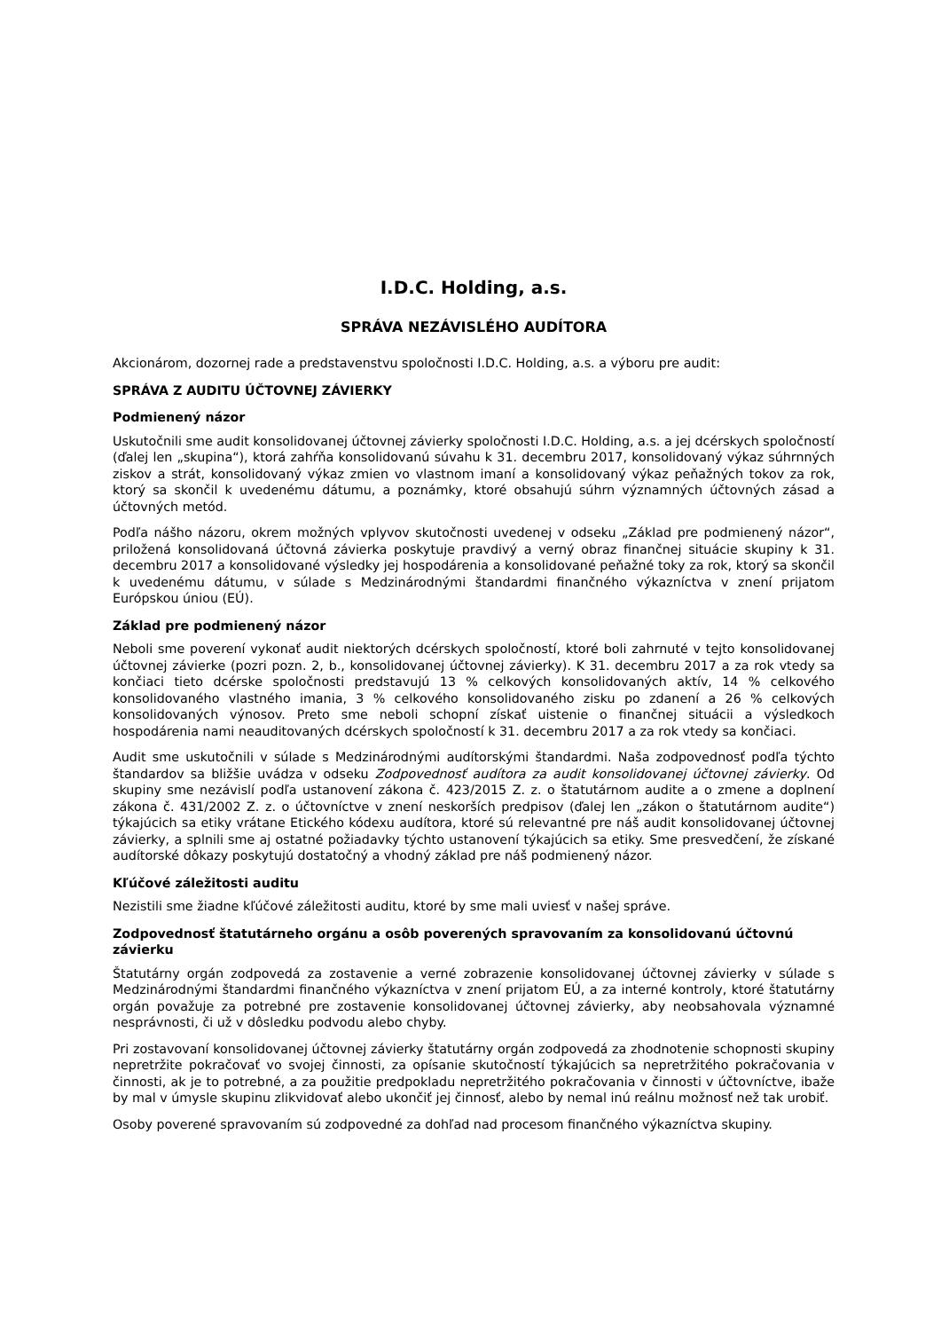I.D.C. Holding, a.s.
SPRÁVA NEZÁVISLÉHO AUDÍTORA
Akcionárom, dozornej rade a predstavenstvu spoločnosti I.D.C. Holding, a.s. a výboru pre audit:
SPRÁVA Z AUDITU ÚČTOVNEJ ZÁVIERKY
Podmienený názor
Uskutočnili sme audit konsolidovanej účtovnej závierky spoločnosti I.D.C. Holding, a.s. a jej dcérskych spoločností (ďalej len „skupina“), ktorá zahŕňa konsolidovanú súvahu k 31. decembru 2017, konsolidovaný výkaz súhrnných ziskov a strát, konsolidovaný výkaz zmien vo vlastnom imaní a konsolidovaný výkaz peňažných tokov za rok, ktorý sa skončil k uvedenému dátumu, a poznámky, ktoré obsahujú súhrn významných účtovných zásad a účtovných metód.
Podľa nášho názoru, okrem možných vplyvov skutočnosti uvedenej v odseku „Základ pre podmienený názor“, priložená konsolidovaná účtovná závierka poskytuje pravdivý a verný obraz finančnej situácie skupiny k 31. decembru 2017 a konsolidované výsledky jej hospodárenia a konsolidované peňažné toky za rok, ktorý sa skončil k uvedenému dátumu, v súlade s Medzinárodnými štandardmi finančného výkazníctva v znení prijatom Európskou úniou (EÚ).
Základ pre podmienený názor
Neboli sme poverení vykonať audit niektorých dcérskych spoločností, ktoré boli zahrnuté v tejto konsolidovanej účtovnej závierke (pozri pozn. 2, b., konsolidovanej účtovnej závierky). K 31. decembru 2017 a za rok vtedy sa končiaci tieto dcérske spoločnosti predstavujú 13 % celkových konsolidovaných aktív, 14 % celkového konsolidovaného vlastného imania, 3 % celkového konsolidovaného zisku po zdanení a 26 % celkových konsolidovaných výnosov. Preto sme neboli schopní získať uistenie o finančnej situácii a výsledkoch hospodárenia nami neauditovaných dcérskych spoločností k 31. decembru 2017 a za rok vtedy sa končiaci.
Audit sme uskutočnili v súlade s Medzinárodnými audítorskými štandardmi. Naša zodpovednosť podľa týchto štandardov sa bližšie uvádza v odseku Zodpovednosť audítora za audit konsolidovanej účtovnej závierky. Od skupiny sme nezávislí podľa ustanovení zákona č. 423/2015 Z. z. o štatutárnom audite a o zmene a doplnení zákona č. 431/2002 Z. z. o účtovníctve v znení neskorších predpisov (ďalej len „zákon o štatutárnom audite“) týkajúcich sa etiky vrátane Etického kódexu audítora, ktoré sú relevantné pre náš audit konsolidovanej účtovnej závierky, a splnili sme aj ostatné požiadavky týchto ustanovení týkajúcich sa etiky. Sme presvedčení, že získané audítorské dôkazy poskytujú dostatočný a vhodný základ pre náš podmienený názor.
Kľúčové záležitosti auditu
Nezistili sme žiadne kľúčové záležitosti auditu, ktoré by sme mali uviesť v našej správe.
Zodpovednosť štatutárneho orgánu a osôb poverených spravovaním za konsolidovanú účtovnú závierku
Štatutárny orgán zodpovedá za zostavenie a verné zobrazenie konsolidovanej účtovnej závierky v súlade s Medzinárodnými štandardmi finančného výkazníctva v znení prijatom EÚ, a za interné kontroly, ktoré štatutárny orgán považuje za potrebné pre zostavenie konsolidovanej účtovnej závierky, aby neobsahovala významné nesprávnosti, či už v dôsledku podvodu alebo chyby.
Pri zostavovaní konsolidovanej účtovnej závierky štatutárny orgán zodpovedá za zhodnotenie schopnosti skupiny nepretržite pokračovať vo svojej činnosti, za opísanie skutočností týkajúcich sa nepretržitého pokračovania v činnosti, ak je to potrebné, a za použitie predpokladu nepretržitého pokračovania v činnosti v účtovníctve, ibaže by mal v úmysle skupinu zlikvidovať alebo ukončiť jej činnosť, alebo by nemal inú reálnu možnosť než tak urobiť.
Osoby poverené spravovaním sú zodpovedné za dohľad nad procesom finančného výkazníctva skupiny.